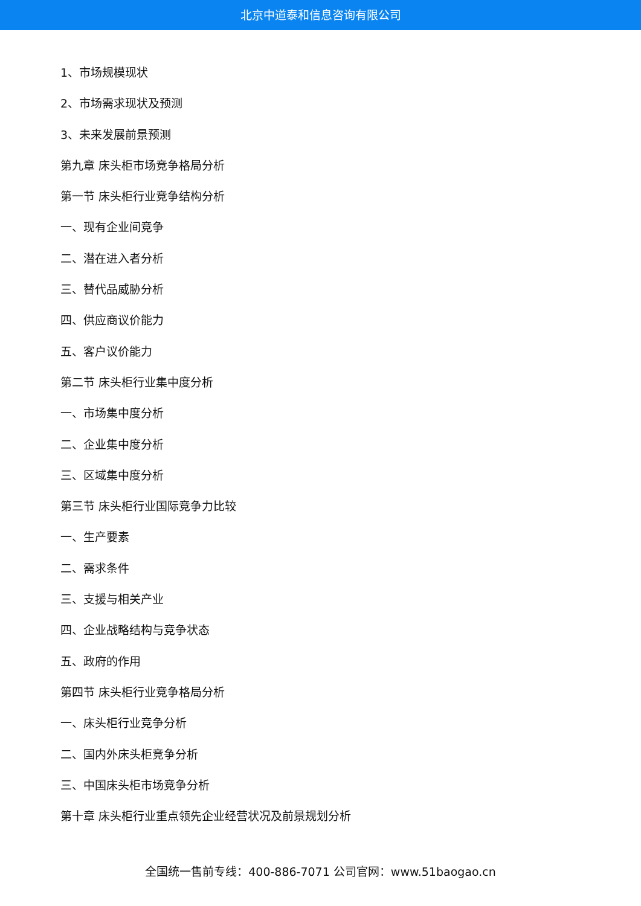北京中道泰和信息咨询有限公司
1、市场规模现状
2、市场需求现状及预测
3、未来发展前景预测
第九章 床头柜市场竞争格局分析
第一节 床头柜行业竞争结构分析
一、现有企业间竞争
二、潜在进入者分析
三、替代品威胁分析
四、供应商议价能力
五、客户议价能力
第二节 床头柜行业集中度分析
一、市场集中度分析
二、企业集中度分析
三、区域集中度分析
第三节 床头柜行业国际竞争力比较
一、生产要素
二、需求条件
三、支援与相关产业
四、企业战略结构与竞争状态
五、政府的作用
第四节 床头柜行业竞争格局分析
一、床头柜行业竞争分析
二、国内外床头柜竞争分析
三、中国床头柜市场竞争分析
第十章 床头柜行业重点领先企业经营状况及前景规划分析
全国统一售前专线：400-886-7071 公司官网：www.51baogao.cn